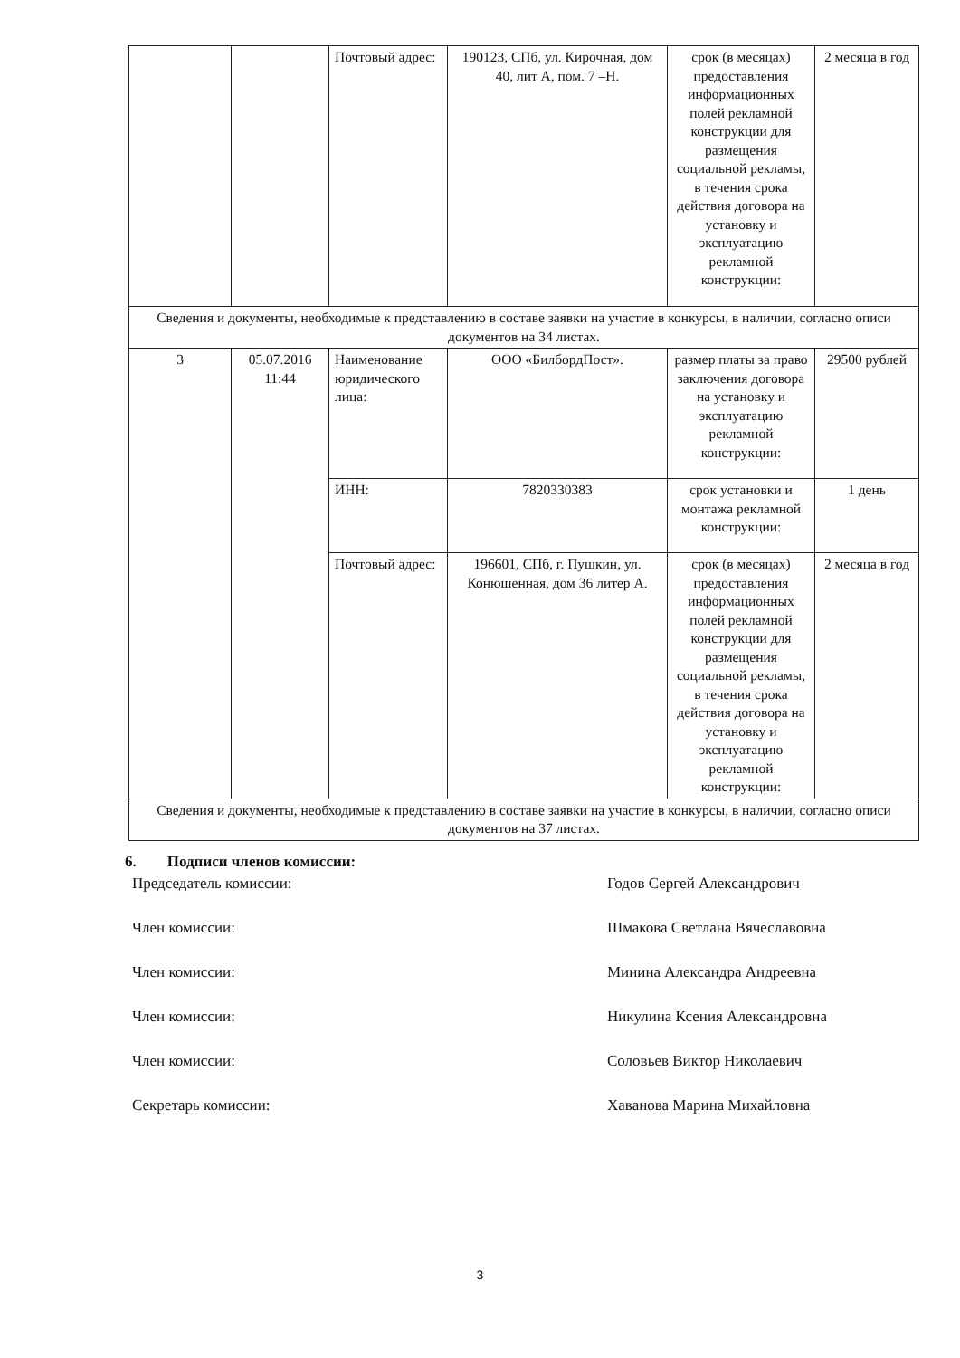| | | Почтовый адрес: | 190123, СПб, ул. Кирочная, дом 40, лит А, пом. 7 –Н. | срок (в месяцах) предоставления информационных полей рекламной конструкции для размещения социальной рекламы, в течения срока действия договора на установку и эксплуатацию рекламной конструкции: | 2 месяца в год |
| Сведения и документы, необходимые к представлению в составе заявки на участие в конкурсы, в наличии, согласно описи документов на 34 листах. | | | | | |
| 3 | 05.07.2016 11:44 | Наименование юридического лица: | ООО «БилбордПост». | размер платы за право заключения договора на установку и эксплуатацию рекламной конструкции: | 29500 рублей |
| | | ИНН: | 7820330383 | срок установки и монтажа рекламной конструкции: | 1 день |
| | | Почтовый адрес: | 196601, СПб, г. Пушкин, ул. Конюшенная, дом 36 литер А. | срок (в месяцах) предоставления информационных полей рекламной конструкции для размещения социальной рекламы, в течения срока действия договора на установку и эксплуатацию рекламной конструкции: | 2 месяца в год |
| Сведения и документы, необходимые к представлению в составе заявки на участие в конкурсы, в наличии, согласно описи документов на 37 листах. | | | | | |
6. Подписи членов комиссии:
Председатель комиссии: Годов Сергей Александрович
Член комиссии: Шмакова Светлана Вячеславовна
Член комиссии: Минина Александра Андреевна
Член комиссии: Никулина Ксения Александровна
Член комиссии: Соловьев Виктор Николаевич
Секретарь комиссии: Хаванова Марина Михайловна
3